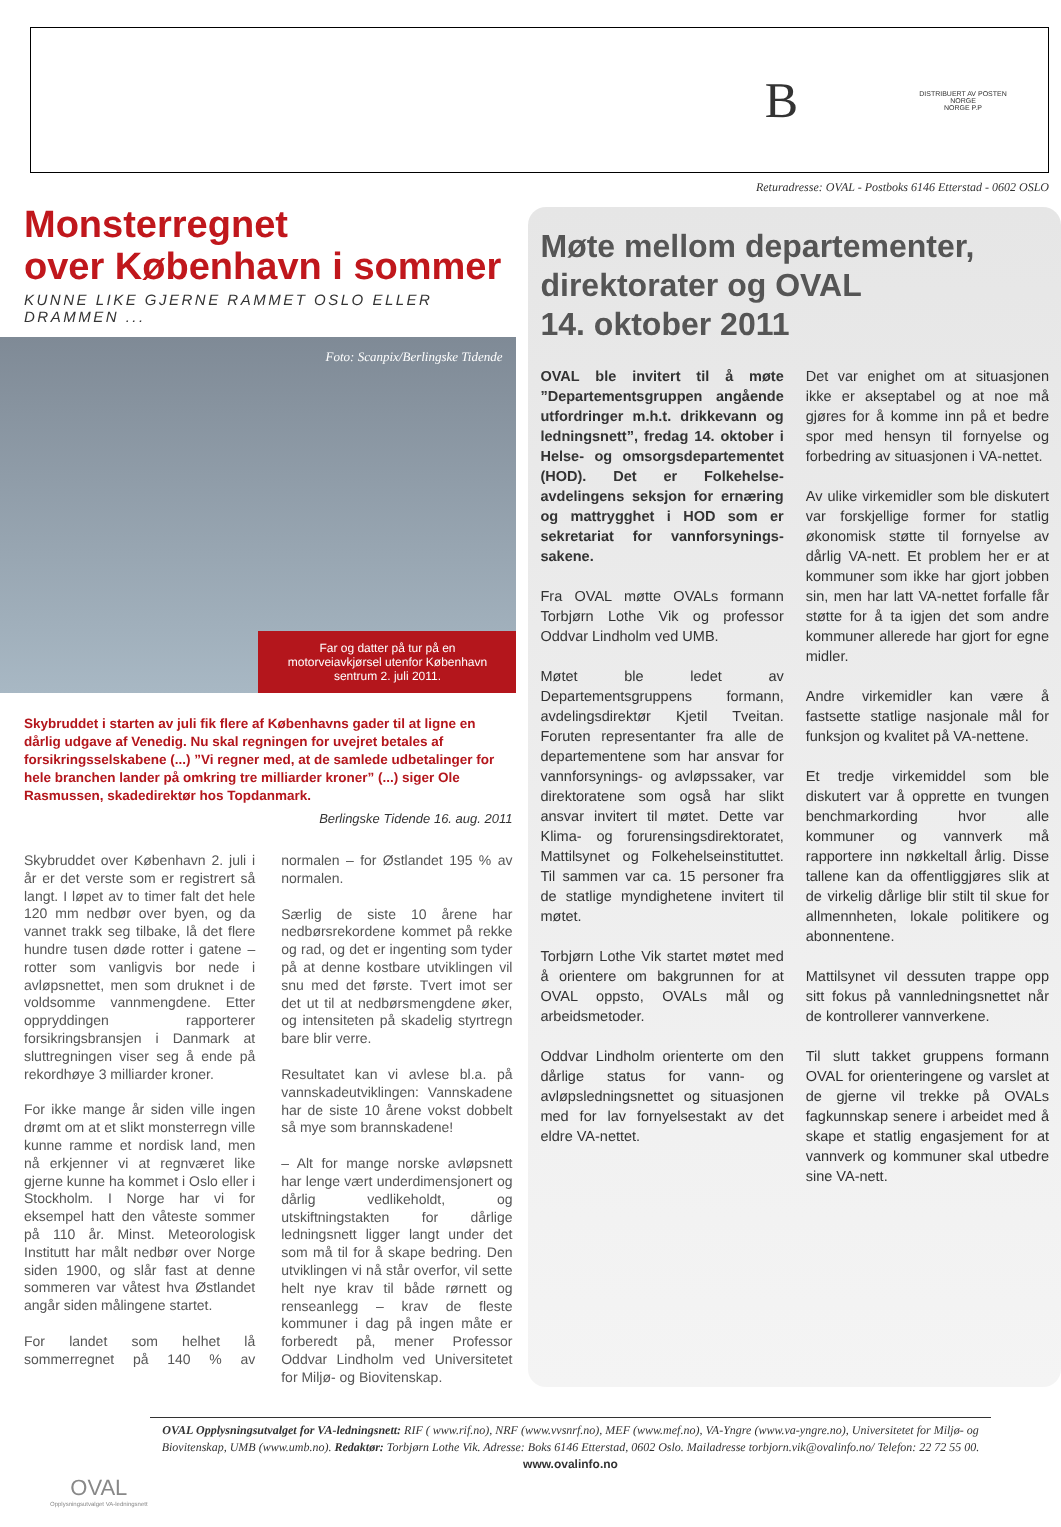B
DISTRIBUERT AV POSTEN NORGE
NORGE P.P
Returadresse: OVAL - Postboks 6146 Etterstad - 0602 OSLO
Monsterregnet
over København i sommer
KUNNE LIKE GJERNE RAMMET OSLO ELLER DRAMMEN ...
Foto: Scanpix/Berlingske Tidende
Far og datter på tur på en motorveiavkjørsel utenfor København sentrum 2. juli 2011.
Skybruddet i starten av juli fik flere af Københavns gader til at ligne en dårlig udgave af Venedig. Nu skal regningen for uvejret betales af forsikringsselskabene (...) ”Vi regner med, at de samlede udbetalinger for hele branchen lander på omkring tre milliarder kroner” (...) siger Ole Rasmussen, skadedirektør hos Topdanmark.
Berlingske Tidende 16. aug. 2011
Skybruddet over København 2. juli i år er det verste som er registrert så langt. I løpet av to timer falt det hele 120 mm nedbør over byen, og da vannet trakk seg tilbake, lå det flere hundre tusen døde rotter i gatene – rotter som vanligvis bor nede i avløpsnettet, men som druknet i de voldsomme vannmengdene. Etter oppryddingen rapporterer forsikringsbransjen i Danmark at sluttregningen viser seg å ende på rekordhøye 3 milliarder kroner.
For ikke mange år siden ville ingen drømt om at et slikt monsterregn ville kunne ramme et nordisk land, men nå erkjenner vi at regnværet like gjerne kunne ha kommet i Oslo eller i Stockholm. I Norge har vi for eksempel hatt den våteste sommer på 110 år. Minst. Meteorologisk Institutt har målt nedbør over Norge siden 1900, og slår fast at denne sommeren var våtest hva Østlandet angår siden målingene startet.
For landet som helhet lå sommerregnet på 140 % av normalen – for Østlandet 195 % av normalen.
Særlig de siste 10 årene har nedbørsrekordene kommet på rekke og rad, og det er ingenting som tyder på at denne kostbare utviklingen vil snu med det første. Tvert imot ser det ut til at nedbørsmengdene øker, og intensiteten på skadelig styrtregn bare blir verre.
Resultatet kan vi avlese bl.a. på vannskadeutviklingen: Vannskadene har de siste 10 årene vokst dobbelt så mye som brannskadene!
– Alt for mange norske avløpsnett har lenge vært underdimensjonert og dårlig vedlikeholdt, og utskiftningstakten for dårlige ledningsnett ligger langt under det som må til for å skape bedring. Den utviklingen vi nå står overfor, vil sette helt nye krav til både rørnett og renseanlegg – krav de fleste kommuner i dag på ingen måte er forberedt på, mener Professor Oddvar Lindholm ved Universitetet for Miljø- og Biovitenskap.
Møte mellom departementer, direktorater og OVAL
14. oktober 2011
OVAL ble invitert til å møte ”Departementsgruppen angående utfordringer m.h.t. drikkevann og ledningsnett”, fredag 14. oktober i Helse- og omsorgsdepartementet (HOD). Det er Folkehelse-avdelingens seksjon for ernæring og mattrygghet i HOD som er sekretariat for vannforsynings-sakene.
Fra OVAL møtte OVALs formann Torbjørn Lothe Vik og professor Oddvar Lindholm ved UMB.
Møtet ble ledet av Departementsgruppens formann, avdelingsdirektør Kjetil Tveitan. Foruten representanter fra alle de departementene som har ansvar for vannforsynings- og avløpssaker, var direktoratene som også har slikt ansvar invitert til møtet. Dette var Klima- og forurensingsdirektoratet, Mattilsynet og Folkehelseinstituttet. Til sammen var ca. 15 personer fra de statlige myndighetene invitert til møtet.
Torbjørn Lothe Vik startet møtet med å orientere om bakgrunnen for at OVAL oppsto, OVALs mål og arbeidsmetoder.
Oddvar Lindholm orienterte om den dårlige status for vann- og avløpsledningsnettet og situasjonen med for lav fornyelsestakt av det eldre VA-nettet.
Det var enighet om at situasjonen ikke er akseptabel og at noe må gjøres for å komme inn på et bedre spor med hensyn til fornyelse og forbedring av situasjonen i VA-nettet.
Av ulike virkemidler som ble diskutert var forskjellige former for statlig økonomisk støtte til fornyelse av dårlig VA-nett. Et problem her er at kommuner som ikke har gjort jobben sin, men har latt VA-nettet forfalle får støtte for å ta igjen det som andre kommuner allerede har gjort for egne midler.
Andre virkemidler kan være å fastsette statlige nasjonale mål for funksjon og kvalitet på VA-nettene.
Et tredje virkemiddel som ble diskutert var å opprette en tvungen benchmarkording hvor alle kommuner og vannverk må rapportere inn nøkkeltall årlig. Disse tallene kan da offentliggjøres slik at de virkelig dårlige blir stilt til skue for allmennheten, lokale politikere og abonnentene.
Mattilsynet vil dessuten trappe opp sitt fokus på vannledningsnettet når de kontrollerer vannverkene.
Til slutt takket gruppens formann OVAL for orienteringene og varslet at de gjerne vil trekke på OVALs fagkunnskap senere i arbeidet med å skape et statlig engasjement for at vannverk og kommuner skal utbedre sine VA-nett.
OVAL Opplysningsutvalget for VA-ledningsnett: RIF ( www.rif.no), NRF (www.vvsnrf.no), MEF (www.mef.no), VA-Yngre (www.va-yngre.no), Universitetet for Miljø- og Biovitenskap, UMB (www.umb.no). Redaktør: Torbjørn Lothe Vik. Adresse: Boks 6146 Etterstad, 0602 Oslo. Mailadresse torbjorn.vik@ovalinfo.no/ Telefon: 22 72 55 00. www.ovalinfo.no
OVAL
Opplysningsutvalget VA-ledningsnett